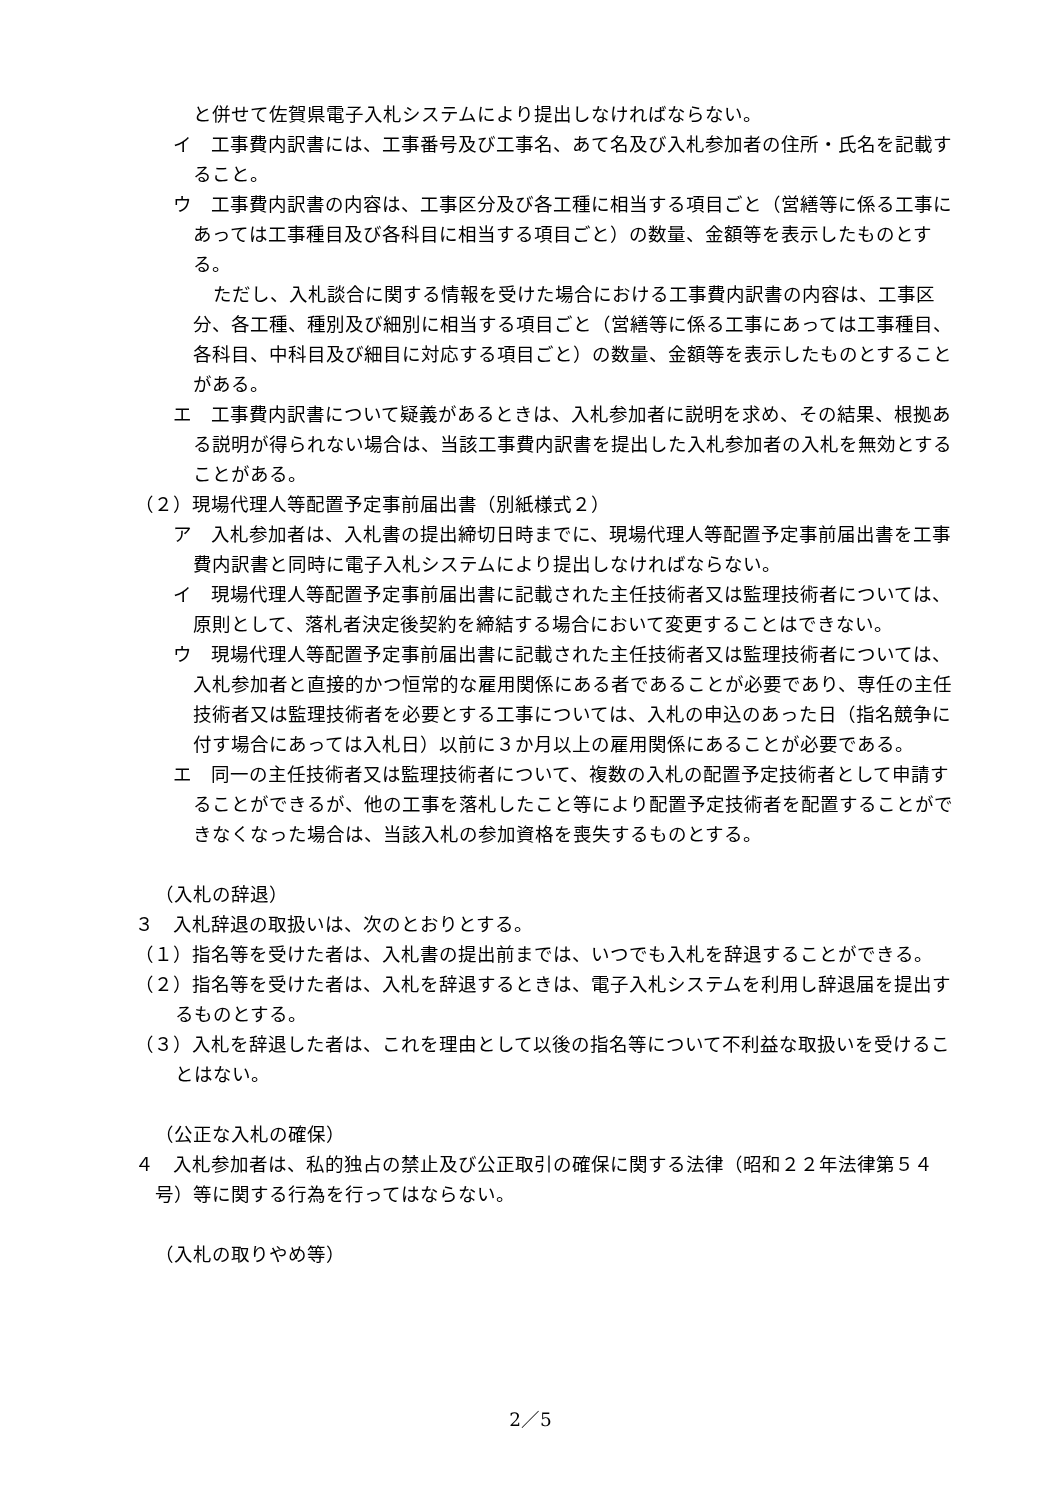と併せて佐賀県電子入札システムにより提出しなければならない。
イ　工事費内訳書には、工事番号及び工事名、あて名及び入札参加者の住所・氏名を記載すること。
ウ　工事費内訳書の内容は、工事区分及び各工種に相当する項目ごと（営繕等に係る工事にあっては工事種目及び各科目に相当する項目ごと）の数量、金額等を表示したものとする。
ただし、入札談合に関する情報を受けた場合における工事費内訳書の内容は、工事区分、各工種、種別及び細別に相当する項目ごと（営繕等に係る工事にあっては工事種目、各科目、中科目及び細目に対応する項目ごと）の数量、金額等を表示したものとすることがある。
エ　工事費内訳書について疑義があるときは、入札参加者に説明を求め、その結果、根拠ある説明が得られない場合は、当該工事費内訳書を提出した入札参加者の入札を無効とすることがある。
（２）現場代理人等配置予定事前届出書（別紙様式２）
ア　入札参加者は、入札書の提出締切日時までに、現場代理人等配置予定事前届出書を工事費内訳書と同時に電子入札システムにより提出しなければならない。
イ　現場代理人等配置予定事前届出書に記載された主任技術者又は監理技術者については、原則として、落札者決定後契約を締結する場合において変更することはできない。
ウ　現場代理人等配置予定事前届出書に記載された主任技術者又は監理技術者については、入札参加者と直接的かつ恒常的な雇用関係にある者であることが必要であり、専任の主任技術者又は監理技術者を必要とする工事については、入札の申込のあった日（指名競争に付す場合にあっては入札日）以前に３か月以上の雇用関係にあることが必要である。
エ　同一の主任技術者又は監理技術者について、複数の入札の配置予定技術者として申請することができるが、他の工事を落札したこと等により配置予定技術者を配置することができなくなった場合は、当該入札の参加資格を喪失するものとする。
（入札の辞退）
３　入札辞退の取扱いは、次のとおりとする。
（１）指名等を受けた者は、入札書の提出前までは、いつでも入札を辞退することができる。
（２）指名等を受けた者は、入札を辞退するときは、電子入札システムを利用し辞退届を提出するものとする。
（３）入札を辞退した者は、これを理由として以後の指名等について不利益な取扱いを受けることはない。
（公正な入札の確保）
４　入札参加者は、私的独占の禁止及び公正取引の確保に関する法律（昭和２２年法律第５４号）等に関する行為を行ってはならない。
（入札の取りやめ等）
2／5